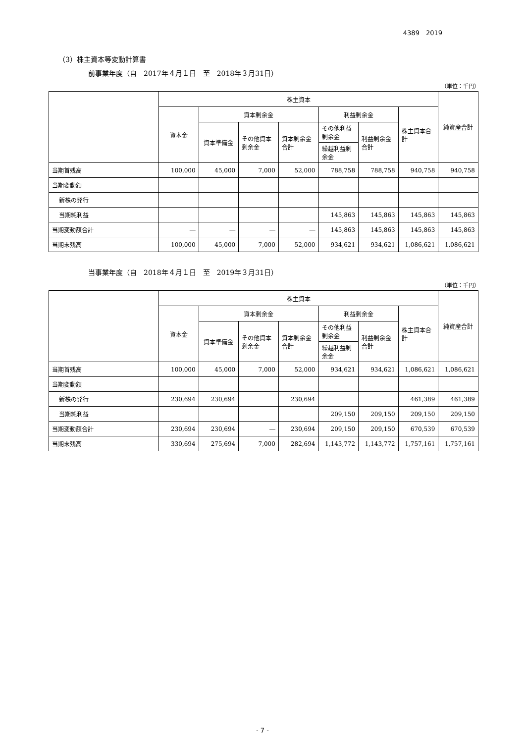4389　2019
（3）株主資本等変動計算書
前事業年度（自　2017年４月１日　至　2018年３月31日）
（単位：千円）
| | 株主資本 | | | | | | | 純資産合計 |
| --- | --- | --- | --- | --- | --- | --- | --- | --- |
| | 資本金 | 資本剰余金 | | | 利益剰余金 | | 株主資本合計 | |
| | | 資本準備金 | その他資本剰余金 | 資本剰余金合計 | その他利益剰余金 | 利益剰余金合計 | | |
| | | | | | 繰越利益剰余金 | | | |
| 当期首残高 | 100,000 | 45,000 | 7,000 | 52,000 | 788,758 | 788,758 | 940,758 | 940,758 |
| 当期変動額 | | | | | | | | |
| 新株の発行 | | | | | | | | |
| 当期純利益 | | | | | 145,863 | 145,863 | 145,863 | 145,863 |
| 当期変動額合計 | ― | ― | ― | ― | 145,863 | 145,863 | 145,863 | 145,863 |
| 当期末残高 | 100,000 | 45,000 | 7,000 | 52,000 | 934,621 | 934,621 | 1,086,621 | 1,086,621 |
当事業年度（自　2018年４月１日　至　2019年３月31日）
（単位：千円）
| | 株主資本 | | | | | | | 純資産合計 |
| --- | --- | --- | --- | --- | --- | --- | --- | --- |
| | 資本金 | 資本剰余金 | | | 利益剰余金 | | 株主資本合計 | |
| | | 資本準備金 | その他資本剰余金 | 資本剰余金合計 | その他利益剰余金 | 利益剰余金合計 | | |
| | | | | | 繰越利益剰余金 | | | |
| 当期首残高 | 100,000 | 45,000 | 7,000 | 52,000 | 934,621 | 934,621 | 1,086,621 | 1,086,621 |
| 当期変動額 | | | | | | | | |
| 新株の発行 | 230,694 | 230,694 | | 230,694 | | | 461,389 | 461,389 |
| 当期純利益 | | | | | 209,150 | 209,150 | 209,150 | 209,150 |
| 当期変動額合計 | 230,694 | 230,694 | ― | 230,694 | 209,150 | 209,150 | 670,539 | 670,539 |
| 当期末残高 | 330,694 | 275,694 | 7,000 | 282,694 | 1,143,772 | 1,143,772 | 1,757,161 | 1,757,161 |
- 7 -